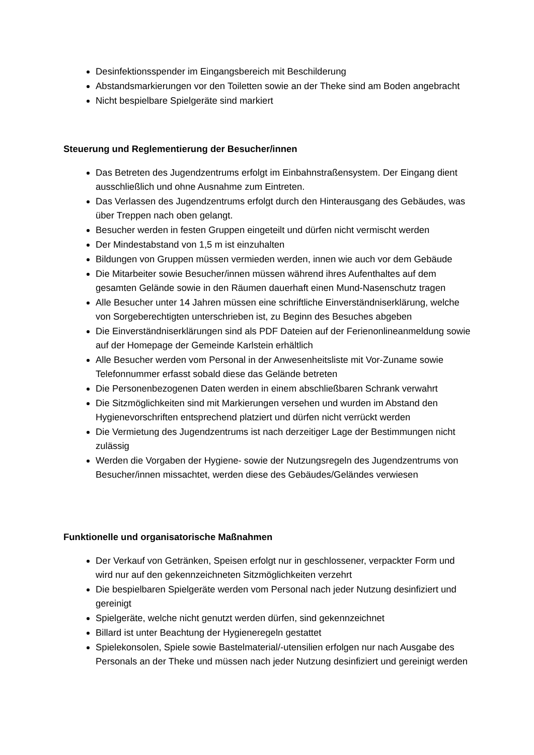Desinfektionsspender im Eingangsbereich mit Beschilderung
Abstandsmarkierungen vor den Toiletten sowie an der Theke sind am Boden angebracht
Nicht bespielbare Spielgeräte sind markiert
Steuerung und Reglementierung der Besucher/innen
Das Betreten des Jugendzentrums erfolgt im Einbahnstraßensystem. Der Eingang dient ausschließlich und ohne Ausnahme zum Eintreten.
Das Verlassen des Jugendzentrums erfolgt durch den Hinterausgang des Gebäudes, was über Treppen nach oben gelangt.
Besucher werden in festen Gruppen eingeteilt und dürfen nicht vermischt werden
Der Mindestabstand von 1,5 m ist einzuhalten
Bildungen von Gruppen müssen vermieden werden, innen wie auch vor dem Gebäude
Die Mitarbeiter sowie Besucher/innen müssen während ihres Aufenthaltes auf dem gesamten Gelände sowie in den Räumen dauerhaft einen Mund-Nasenschutz tragen
Alle Besucher unter 14 Jahren müssen eine schriftliche Einverständniserklärung, welche von Sorgeberechtigten unterschrieben ist, zu Beginn des Besuches abgeben
Die Einverständniserklärungen sind als PDF Dateien auf der Ferienonlineanmeldung sowie auf der Homepage der Gemeinde Karlstein erhältlich
Alle Besucher werden vom Personal in der Anwesenheitsliste mit Vor-Zuname sowie Telefonnummer erfasst sobald diese das Gelände betreten
Die Personenbezogenen Daten werden in einem abschließbaren Schrank verwahrt
Die Sitzmöglichkeiten sind mit Markierungen versehen und wurden im Abstand den Hygienevorschriften entsprechend platziert und dürfen nicht verrückt werden
Die Vermietung des Jugendzentrums ist nach derzeitiger Lage der Bestimmungen nicht zulässig
Werden die Vorgaben der Hygiene- sowie der Nutzungsregeln des Jugendzentrums von Besucher/innen missachtet, werden diese des Gebäudes/Geländes verwiesen
Funktionelle und organisatorische Maßnahmen
Der Verkauf von Getränken, Speisen erfolgt nur in geschlossener, verpackter Form und wird nur auf den gekennzeichneten Sitzmöglichkeiten verzehrt
Die bespielbaren Spielgeräte werden vom Personal nach jeder Nutzung desinfiziert und gereinigt
Spielgeräte, welche nicht genutzt werden dürfen, sind gekennzeichnet
Billard ist unter Beachtung der Hygieneregeln gestattet
Spielekonsolen, Spiele sowie Bastelmaterial/-utensilien erfolgen nur nach Ausgabe des Personals an der Theke und müssen nach jeder Nutzung desinfiziert und gereinigt werden